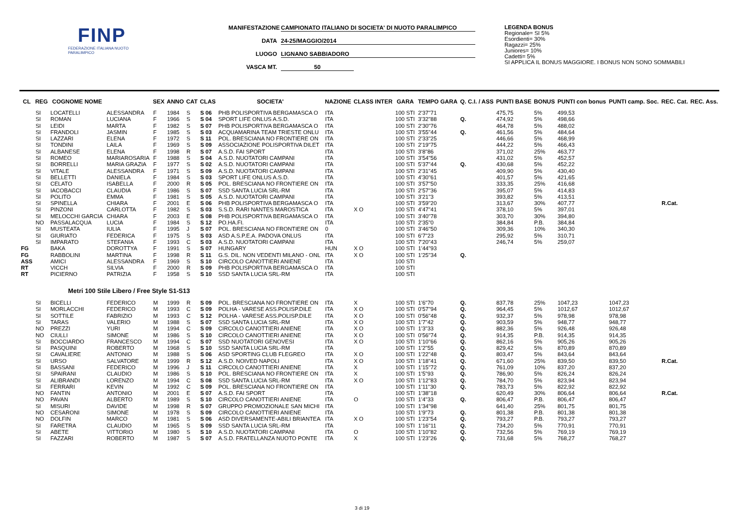FINP
FEDERAZIONE ITALIANA NUOTO PARALIMPICO
MANIFESTAZIONE CAMPIONATO ITALIANO DI SOCIETA' DI NUOTO PARALIMPICO
DATA 24-25/MAGGIO/2014
LUOGO LIGNANO SABBIADORO
VASCA MT. 50
LEGENDA BONUS
Regionale= SI 5%
Esordienti= 30%
Ragazzi= 25%
Juniores= 10%
Cadetti= 5%
SI APPLICA IL BONUS MAGGIORE. I BONUS NON SONO SOMMABILI
| CL | REG | COGNOME NOME | | SEX | ANNO | CAT | CLAS | SOCIETA' | NAZIONE | CLASS INTER | GARA | TEMPO GARA | Q. C.I. / ASS | PUNTI BASE | BONUS | PUNTI con bonus | PUNTI camp. Soc. | REC. Cat. | REC. Ass. |
| --- | --- | --- | --- | --- | --- | --- | --- | --- | --- | --- | --- | --- | --- | --- | --- | --- | --- | --- | --- |
| | SI | LOCATELLI | ALESSANDRA | F | 1984 | S | S 06 | PHB POLISPORTIVA BERGAMASCA O | ITA | | 100 STI | 2'37"71 | | 475,75 | 5% | 499,53 | | | |
| | SI | ROMAN | LUCIANA | F | 1966 | S | S 04 | SPORT LIFE ONLUS A.S.D. | ITA | | 100 STI | 3'32"88 | Q. | 474,92 | 5% | 498,66 | | | |
| | SI | LEIDI | MARTA | F | 1982 | S | S 07 | PHB POLISPORTIVA BERGAMASCA O | ITA | | 100 STI | 2'30"76 | | 464,78 | 5% | 488,02 | | | |
| | SI | FRANDOLI | JASMIN | F | 1985 | S | S 03 | ACQUAMARINA TEAM TRIESTE ONLU | ITA | | 100 STI | 3'55"44 | Q. | 461,56 | 5% | 484,64 | | | |
| | SI | LAZZARI | ELENA | F | 1972 | S | S 11 | POL. BRESCIANA NO FRONTIERE ON | ITA | | 100 STI | 2'33"25 | | 446,66 | 5% | 468,99 | | | |
| | SI | TONDINI | LAILA | F | 1969 | S | S 09 | ASSOCIAZIONE POLISPORTIVA DILET | ITA | | 100 STI | 2'19"75 | | 444,22 | 5% | 466,43 | | | |
| | SI | ALBANESE | ELENA | F | 1998 | R | S 07 | A.S.D. FAI SPORT | ITA | | 100 STI | 3'8"86 | | 371,02 | 25% | 463,77 | | | |
| | SI | ROMEO | MARIAROSARIA | F | 1988 | S | S 04 | A.S.D. NUOTATORI CAMPANI | ITA | | 100 STI | 3'54"56 | | 431,02 | 5% | 452,57 | | | |
| | SI | BORRELLI | MARIA GRAZIA | F | 1977 | S | S 02 | A.S.D. NUOTATORI CAMPANI | ITA | | 100 STI | 5'37"44 | Q. | 430,68 | 5% | 452,22 | | | |
| | SI | VITALE | ALESSANDRA | F | 1971 | S | S 09 | A.S.D. NUOTATORI CAMPANI | ITA | | 100 STI | 2'31"45 | | 409,90 | 5% | 430,40 | | | |
| | SI | BELLETTI | DANIELA | F | 1984 | S | S 03 | SPORT LIFE ONLUS A.S.D. | ITA | | 100 STI | 4'30"61 | | 401,57 | 5% | 421,65 | | | |
| | SI | CELATO | ISABELLA | F | 2000 | R | S 05 | POL. BRESCIANA NO FRONTIERE ON | ITA | | 100 STI | 3'57"50 | | 333,35 | 25% | 416,68 | | | |
| | SI | IACOBACCI | CLAUDIA | F | 1986 | S | S 07 | SSD SANTA LUCIA SRL-RM | ITA | | 100 STI | 2'57"36 | | 395,07 | 5% | 414,83 | | | |
| | SI | POLITO | EMMA | F | 1981 | S | S 05 | A.S.D. NUOTATORI CAMPANI | ITA | | 100 STI | 3'21"3 | | 393,82 | 5% | 413,51 | | | |
| | SI | SPINELLA | CHIARA | F | 2001 | E | S 06 | PHB POLISPORTIVA BERGAMASCA O | ITA | | 100 STI | 3'59"20 | | 313,67 | 30% | 407,77 | | R.Cat. | |
| | SI | PINZONI | CARLOTTA | F | 1982 | S | S 03 | S.S.D. RARI NANTES MAROSTICA | ITA | X O | 100 STI | 4'47"41 | | 378,10 | 5% | 397,01 | | | |
| | SI | MELOCCHI GARCIA | CHIARA | F | 2003 | E | S 08 | PHB POLISPORTIVA BERGAMASCA O | ITA | | 100 STI | 3'40"78 | | 303,70 | 30% | 394,80 | | | |
| | NO | PASSALACQUA | LUCIA | F | 1984 | S | S 12 | PO.HA.FI. | ITA | | 100 STI | 2'35"0 | | 384,84 | P.B. | 384,84 | | | |
| | SI | MUSTEATA | IULIA | F | 1995 | J | S 07 | POL. BRESCIANA NO FRONTIERE ON | 0 | | 100 STI | 3'46"50 | | 309,36 | 10% | 340,30 | | | |
| | SI | GIURIATO | FEDERICA | F | 1975 | S | S 03 | ASD A.S.P.E.A. PADOVA ONLUS | ITA | | 100 STI | 6'7"23 | | 295,92 | 5% | 310,71 | | | |
| | SI | IMPARATO | STEFANIA | F | 1993 | C | S 03 | A.S.D. NUOTATORI CAMPANI | ITA | | 100 STI | 7'20"43 | | 246,74 | 5% | 259,07 | | | |
| FG | | BAKA | DOROTTYA | F | 1991 | S | S 07 | HUNGARY | HUN | X O | 100 STI | 1'44"93 | | | | | | | |
| FG | | RABBOLINI | MARTINA | F | 1998 | R | S 11 | G.S. DIL. NON VEDENTI MILANO - ONL | ITA | X O | 100 STI | 1'25"34 | Q. | | | | | | |
| ASS | | AMICI | ALESSANDRA | F | 1969 | S | S 10 | CIRCOLO CANOTTIERI ANIENE | ITA | | 100 STI | | | | | | | | |
| RT | | VICCH | SILVIA | F | 2000 | R | S 09 | PHB POLISPORTIVA BERGAMASCA O | ITA | | 100 STI | | | | | | | | |
| RT | | PICIERNO | PATRIZIA | F | 1958 | S | S 10 | SSD SANTA LUCIA SRL-RM | ITA | | 100 STI | | | | | | | | |
| Metri 100 Stile Libero / Free Style S1-S13 | | | | | | | | | | | | | | | | | | | |
| | SI | BICELLI | FEDERICO | M | 1999 | R | S 09 | POL. BRESCIANA NO FRONTIERE ON | ITA | X | 100 STI | 1'6"70 | Q. | 837,78 | 25% | 1047,23 | 1047,23 | | |
| | SI | MORLACCHI | FEDERICO | M | 1993 | C | S 09 | POLHA - VARESE ASS.POLISP.DILE | ITA | X O | 100 STI | 0'57"94 | Q. | 964,45 | 5% | 1012,67 | 1012,67 | | |
| | SI | SOTTILE | FABRIZIO | M | 1993 | C | S 12 | POLHA - VARESE ASS.POLISP.DILE | ITA | X O | 100 STI | 0'56"48 | Q. | 932,37 | 5% | 978,98 | 978,98 | | |
| | SI | TARAS | VALERIO | M | 1988 | S | S 07 | SSD SANTA LUCIA SRL-RM | ITA | X O | 100 STI | 1'7"42 | Q. | 903,59 | 5% | 948,77 | 948,77 | | |
| | NO | PREZZI | YURI | M | 1994 | C | S 09 | CIRCOLO CANOTTIERI ANIENE | ITA | X O | 100 STI | 1'3"33 | Q. | 882,36 | 5% | 926,48 | 926,48 | | |
| | NO | CIULLI | SIMONE | M | 1986 | S | S 10 | CIRCOLO CANOTTIERI ANIENE | ITA | X O | 100 STI | 0'56"74 | Q. | 914,35 | P.B. | 914,35 | 914,35 | | |
| | SI | BOCCIARDO | FRANCESCO | M | 1994 | C | S 07 | SSD NUOTATORI GENOVESI | ITA | X O | 100 STI | 1'10"66 | Q. | 862,16 | 5% | 905,26 | 905,26 | | |
| | SI | PASQUINI | ROBERTO | M | 1968 | S | S 10 | SSD SANTA LUCIA SRL-RM | ITA | | 100 STI | 1'2"55 | Q. | 829,42 | 5% | 870,89 | 870,89 | | |
| | SI | CAVALIERE | ANTONIO | M | 1988 | S | S 06 | ASD SPORTING CLUB FLEGREO | ITA | X O | 100 STI | 1'22"48 | Q. | 803,47 | 5% | 843,64 | 843,64 | | |
| | SI | URSO | SALVATORE | M | 1999 | R | S 12 | A.S.D. NOIVED NAPOLI | ITA | X O | 100 STI | 1'18"41 | Q. | 671,60 | 25% | 839,50 | 839,50 | R.Cat. | |
| | SI | BASSANI | FEDERICO | M | 1996 | J | S 11 | CIRCOLO CANOTTIERI ANIENE | ITA | X | 100 STI | 1'15"72 | Q. | 761,09 | 10% | 837,20 | 837,20 | | |
| | SI | SPAIRANI | CLAUDIO | M | 1986 | S | S 10 | POL. BRESCIANA NO FRONTIERE ON | ITA | X | 100 STI | 1'5"93 | Q. | 786,90 | 5% | 826,24 | 826,24 | | |
| | SI | ALIBRANDI | LORENZO | M | 1994 | C | S 08 | SSD SANTA LUCIA SRL-RM | ITA | X O | 100 STI | 1'12"83 | Q. | 784,70 | 5% | 823,94 | 823,94 | | |
| | SI | FERRARI | KEVIN | M | 1992 | C | S 09 | POL. BRESCIANA NO FRONTIERE ON | ITA | | 100 STI | 1'11"30 | Q. | 783,73 | 5% | 822,92 | 822,92 | | |
| | NO | FANTIN | ANTONIO | M | 2001 | E | S 07 | A.S.D. FAI SPORT | ITA | | 100 STI | 1'38"18 | | 620,49 | 30% | 806,64 | 806,64 | R.Cat. | |
| | NO | PAVAN | ALBERTO | M | 1989 | S | S 10 | CIRCOLO CANOTTIERI ANIENE | ITA | O | 100 STI | 1'4"33 | Q. | 806,47 | P.B. | 806,47 | 806,47 | | |
| | SI | MISURI | DAVIDE | M | 1998 | R | S 07 | GRUPPO PROMOZIONALE SAN MICHI | ITA | | 100 STI | 1'34"98 | | 641,40 | 25% | 801,75 | 801,75 | | |
| | NO | CESARONI | SIMONE | M | 1978 | S | S 09 | CIRCOLO CANOTTIERI ANIENE | ITA | | 100 STI | 1'9"73 | Q. | 801,38 | P.B. | 801,38 | 801,38 | | |
| | NO | DOLFIN | MARCO | M | 1981 | S | S 06 | ASD DIVERSAMENTE-ABILI BRIANTEA | ITA | X O | 100 STI | 1'23"54 | Q. | 793,27 | P.B. | 793,27 | 793,27 | | |
| | SI | FARETRA | CLAUDIO | M | 1965 | S | S 09 | SSD SANTA LUCIA SRL-RM | ITA | | 100 STI | 1'16"11 | Q. | 734,20 | 5% | 770,91 | 770,91 | | |
| | SI | ABETE | VITTORIO | M | 1980 | S | S 10 | A.S.D. NUOTATORI CAMPANI | ITA | O | 100 STI | 1'10"82 | Q. | 732,56 | 5% | 769,19 | 769,19 | | |
| | SI | FAZZARI | ROBERTO | M | 1987 | S | S 07 | A.S.D. FRATELLANZA NUOTO PONTE | ITA | X | 100 STI | 1'23"26 | Q. | 731,68 | 5% | 768,27 | 768,27 | | |
3 di 19